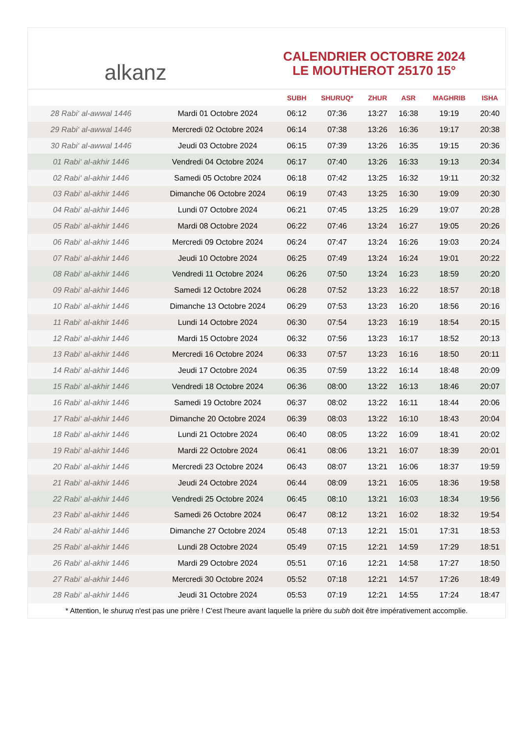alkanz
CALENDRIER OCTOBRE 2024
LE MOUTHEROT 25170 15°
| | | SUBH | SHURUQ* | ZHUR | ASR | MAGHRIB | ISHA |
| --- | --- | --- | --- | --- | --- | --- | --- |
| 28 Rabi‘ al-awwal 1446 | Mardi 01 Octobre 2024 | 06:12 | 07:36 | 13:27 | 16:38 | 19:19 | 20:40 |
| 29 Rabi‘ al-awwal 1446 | Mercredi 02 Octobre 2024 | 06:14 | 07:38 | 13:26 | 16:36 | 19:17 | 20:38 |
| 30 Rabi‘ al-awwal 1446 | Jeudi 03 Octobre 2024 | 06:15 | 07:39 | 13:26 | 16:35 | 19:15 | 20:36 |
| 01 Rabi‘ al-akhir 1446 | Vendredi 04 Octobre 2024 | 06:17 | 07:40 | 13:26 | 16:33 | 19:13 | 20:34 |
| 02 Rabi‘ al-akhir 1446 | Samedi 05 Octobre 2024 | 06:18 | 07:42 | 13:25 | 16:32 | 19:11 | 20:32 |
| 03 Rabi‘ al-akhir 1446 | Dimanche 06 Octobre 2024 | 06:19 | 07:43 | 13:25 | 16:30 | 19:09 | 20:30 |
| 04 Rabi‘ al-akhir 1446 | Lundi 07 Octobre 2024 | 06:21 | 07:45 | 13:25 | 16:29 | 19:07 | 20:28 |
| 05 Rabi‘ al-akhir 1446 | Mardi 08 Octobre 2024 | 06:22 | 07:46 | 13:24 | 16:27 | 19:05 | 20:26 |
| 06 Rabi‘ al-akhir 1446 | Mercredi 09 Octobre 2024 | 06:24 | 07:47 | 13:24 | 16:26 | 19:03 | 20:24 |
| 07 Rabi‘ al-akhir 1446 | Jeudi 10 Octobre 2024 | 06:25 | 07:49 | 13:24 | 16:24 | 19:01 | 20:22 |
| 08 Rabi‘ al-akhir 1446 | Vendredi 11 Octobre 2024 | 06:26 | 07:50 | 13:24 | 16:23 | 18:59 | 20:20 |
| 09 Rabi‘ al-akhir 1446 | Samedi 12 Octobre 2024 | 06:28 | 07:52 | 13:23 | 16:22 | 18:57 | 20:18 |
| 10 Rabi‘ al-akhir 1446 | Dimanche 13 Octobre 2024 | 06:29 | 07:53 | 13:23 | 16:20 | 18:56 | 20:16 |
| 11 Rabi‘ al-akhir 1446 | Lundi 14 Octobre 2024 | 06:30 | 07:54 | 13:23 | 16:19 | 18:54 | 20:15 |
| 12 Rabi‘ al-akhir 1446 | Mardi 15 Octobre 2024 | 06:32 | 07:56 | 13:23 | 16:17 | 18:52 | 20:13 |
| 13 Rabi‘ al-akhir 1446 | Mercredi 16 Octobre 2024 | 06:33 | 07:57 | 13:23 | 16:16 | 18:50 | 20:11 |
| 14 Rabi‘ al-akhir 1446 | Jeudi 17 Octobre 2024 | 06:35 | 07:59 | 13:22 | 16:14 | 18:48 | 20:09 |
| 15 Rabi‘ al-akhir 1446 | Vendredi 18 Octobre 2024 | 06:36 | 08:00 | 13:22 | 16:13 | 18:46 | 20:07 |
| 16 Rabi‘ al-akhir 1446 | Samedi 19 Octobre 2024 | 06:37 | 08:02 | 13:22 | 16:11 | 18:44 | 20:06 |
| 17 Rabi‘ al-akhir 1446 | Dimanche 20 Octobre 2024 | 06:39 | 08:03 | 13:22 | 16:10 | 18:43 | 20:04 |
| 18 Rabi‘ al-akhir 1446 | Lundi 21 Octobre 2024 | 06:40 | 08:05 | 13:22 | 16:09 | 18:41 | 20:02 |
| 19 Rabi‘ al-akhir 1446 | Mardi 22 Octobre 2024 | 06:41 | 08:06 | 13:21 | 16:07 | 18:39 | 20:01 |
| 20 Rabi‘ al-akhir 1446 | Mercredi 23 Octobre 2024 | 06:43 | 08:07 | 13:21 | 16:06 | 18:37 | 19:59 |
| 21 Rabi‘ al-akhir 1446 | Jeudi 24 Octobre 2024 | 06:44 | 08:09 | 13:21 | 16:05 | 18:36 | 19:58 |
| 22 Rabi‘ al-akhir 1446 | Vendredi 25 Octobre 2024 | 06:45 | 08:10 | 13:21 | 16:03 | 18:34 | 19:56 |
| 23 Rabi‘ al-akhir 1446 | Samedi 26 Octobre 2024 | 06:47 | 08:12 | 13:21 | 16:02 | 18:32 | 19:54 |
| 24 Rabi‘ al-akhir 1446 | Dimanche 27 Octobre 2024 | 05:48 | 07:13 | 12:21 | 15:01 | 17:31 | 18:53 |
| 25 Rabi‘ al-akhir 1446 | Lundi 28 Octobre 2024 | 05:49 | 07:15 | 12:21 | 14:59 | 17:29 | 18:51 |
| 26 Rabi‘ al-akhir 1446 | Mardi 29 Octobre 2024 | 05:51 | 07:16 | 12:21 | 14:58 | 17:27 | 18:50 |
| 27 Rabi‘ al-akhir 1446 | Mercredi 30 Octobre 2024 | 05:52 | 07:18 | 12:21 | 14:57 | 17:26 | 18:49 |
| 28 Rabi‘ al-akhir 1446 | Jeudi 31 Octobre 2024 | 05:53 | 07:19 | 12:21 | 14:55 | 17:24 | 18:47 |
* Attention, le shuruq n'est pas une prière ! C'est l'heure avant laquelle la prière du subh doit être impérativement accomplie.